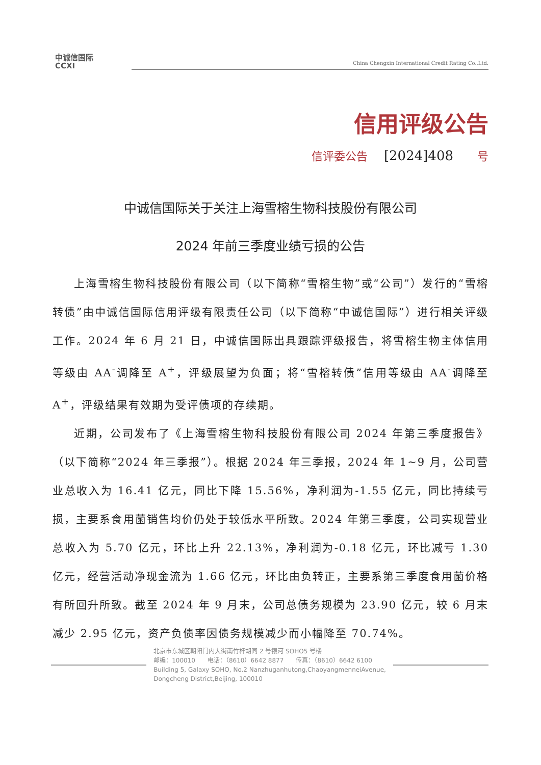中诚信国际
CCXI
China Chengxin International Credit Rating Co.,Ltd.
信用评级公告
信评委公告 [2024]408 号
中诚信国际关于关注上海雪榕生物科技股份有限公司
2024 年前三季度业绩亏损的公告
上海雪榕生物科技股份有限公司（以下简称“雪榕生物”或“公司”）发行的“雪榕转债”由中诚信国际信用评级有限责任公司（以下简称“中诚信国际”）进行相关评级工作。2024 年 6 月 21 日，中诚信国际出具跟踪评级报告，将雪榕生物主体信用等级由 AA<sup>-</sup>调降至 A<sup>+</sup>，评级展望为负面；将“雪榕转债”信用等级由 AA<sup>-</sup>调降至 A<sup>+</sup>，评级结果有效期为受评债项的存续期。
近期，公司发布了《上海雪榕生物科技股份有限公司 2024 年第三季度报告》（以下简称“2024 年三季报”）。根据 2024 年三季报，2024 年 1~9 月，公司营业总收入为 16.41 亿元，同比下降 15.56%，净利润为-1.55 亿元，同比持续亏损，主要系食用菌销售均价仍处于较低水平所致。2024 年第三季度，公司实现营业总收入为 5.70 亿元，环比上升 22.13%，净利润为-0.18 亿元，环比减亏 1.30 亿元，经营活动净现金流为 1.66 亿元，环比由负转正，主要系第三季度食用菌价格有所回升所致。截至 2024 年 9 月末，公司总债务规模为 23.90 亿元，较 6 月末减少 2.95 亿元，资产负债率因债务规模减少而小幅降至 70.74%。
北京市东城区朝阳门内大街南竹杆胡同 2 号银河 SOHO5 号楼
邮编：100010　　电话：（8610）6642 8877　　传真：（8610）6642 6100
Building 5, Galaxy SOHO, No.2 Nanzhuganhutong,ChaoyangmenneiAvenue,
Dongcheng District,Beijing, 100010